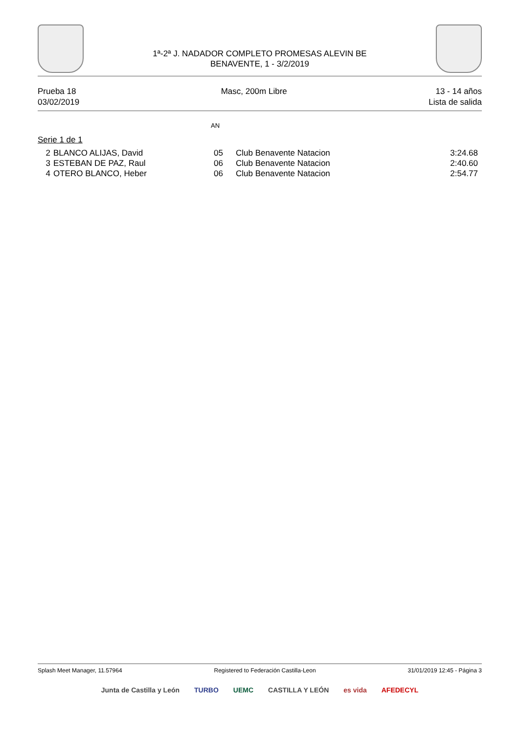1ª-2ª J. NADADOR COMPLETO PROMESAS ALEVIN BE
BENAVENTE, 1 - 3/2/2019
Prueba 18
03/02/2019
Masc, 200m Libre 13 - 14 años
Lista de salida
AN
Serie 1 de 1
| 2 | BLANCO ALIJAS, David | 05 | Club Benavente Natacion | 3:24.68 |
| 3 | ESTEBAN DE PAZ, Raul | 06 | Club Benavente Natacion | 2:40.60 |
| 4 | OTERO BLANCO, Heber | 06 | Club Benavente Natacion | 2:54.77 |
Splash Meet Manager, 11.57964 Registered to Federación Castilla-Leon 31/01/2019 12:45 - Página 3
Junta de Castilla y León TURBO UEMC CASTILLA Y LEÓN es vida AFEDECYL